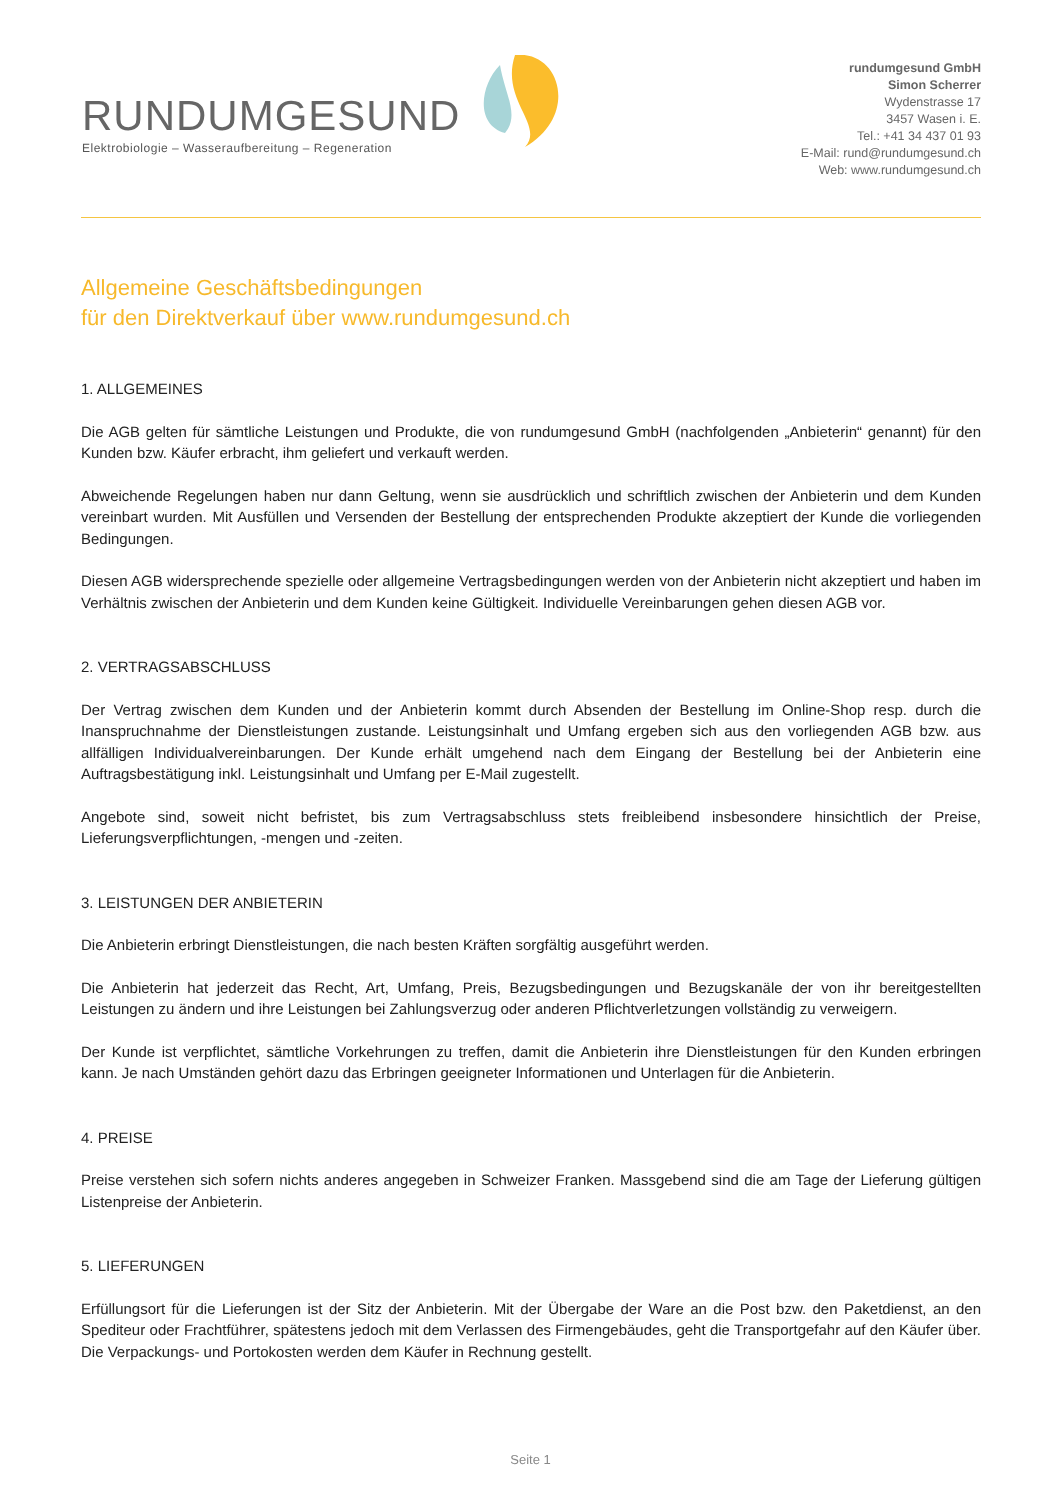RUNDUMGESUND
Elektrobiologie – Wasseraufbereitung – Regeneration
rundumgesund GmbH
Simon Scherrer
Wydenstrasse 17
3457 Wasen i. E.
Tel.: +41 34 437 01 93
E-Mail: rund@rundumgesund.ch
Web: www.rundumgesund.ch
Allgemeine Geschäftsbedingungen
für den Direktverkauf über www.rundumgesund.ch
1. ALLGEMEINES
Die AGB gelten für sämtliche Leistungen und Produkte, die von rundumgesund GmbH (nachfolgenden „Anbieterin“ genannt) für den Kunden bzw. Käufer erbracht, ihm geliefert und verkauft werden.
Abweichende Regelungen haben nur dann Geltung, wenn sie ausdrücklich und schriftlich zwischen der Anbieterin und dem Kunden vereinbart wurden. Mit Ausfüllen und Versenden der Bestellung der entsprechenden Produkte akzeptiert der Kunde die vorliegenden Bedingungen.
Diesen AGB widersprechende spezielle oder allgemeine Vertragsbedingungen werden von der Anbieterin nicht akzeptiert und haben im Verhältnis zwischen der Anbieterin und dem Kunden keine Gültigkeit. Individuelle Vereinbarungen gehen diesen AGB vor.
2. VERTRAGSABSCHLUSS
Der Vertrag zwischen dem Kunden und der Anbieterin kommt durch Absenden der Bestellung im Online-Shop resp. durch die Inanspruchnahme der Dienstleistungen zustande. Leistungsinhalt und Umfang ergeben sich aus den vorliegenden AGB bzw. aus allfälligen Individualvereinbarungen. Der Kunde erhält umgehend nach dem Eingang der Bestellung bei der Anbieterin eine Auftragsbestätigung inkl. Leistungsinhalt und Umfang per E-Mail zugestellt.
Angebote sind, soweit nicht befristet, bis zum Vertragsabschluss stets freibleibend insbesondere hinsichtlich der Preise, Lieferungsverpflichtungen, -mengen und -zeiten.
3. LEISTUNGEN DER ANBIETERIN
Die Anbieterin erbringt Dienstleistungen, die nach besten Kräften sorgfältig ausgeführt werden.
Die Anbieterin hat jederzeit das Recht, Art, Umfang, Preis, Bezugsbedingungen und Bezugskanäle der von ihr bereitgestellten Leistungen zu ändern und ihre Leistungen bei Zahlungsverzug oder anderen Pflichtverletzungen vollständig zu verweigern.
Der Kunde ist verpflichtet, sämtliche Vorkehrungen zu treffen, damit die Anbieterin ihre Dienstleistungen für den Kunden erbringen kann. Je nach Umständen gehört dazu das Erbringen geeigneter Informationen und Unterlagen für die Anbieterin.
4. PREISE
Preise verstehen sich sofern nichts anderes angegeben in Schweizer Franken. Massgebend sind die am Tage der Lieferung gültigen Listenpreise der Anbieterin.
5. LIEFERUNGEN
Erfüllungsort für die Lieferungen ist der Sitz der Anbieterin. Mit der Übergabe der Ware an die Post bzw. den Paketdienst, an den Spediteur oder Frachtführer, spätestens jedoch mit dem Verlassen des Firmengebäudes, geht die Transportgefahr auf den Käufer über. Die Verpackungs- und Portokosten werden dem Käufer in Rechnung gestellt.
Seite 1